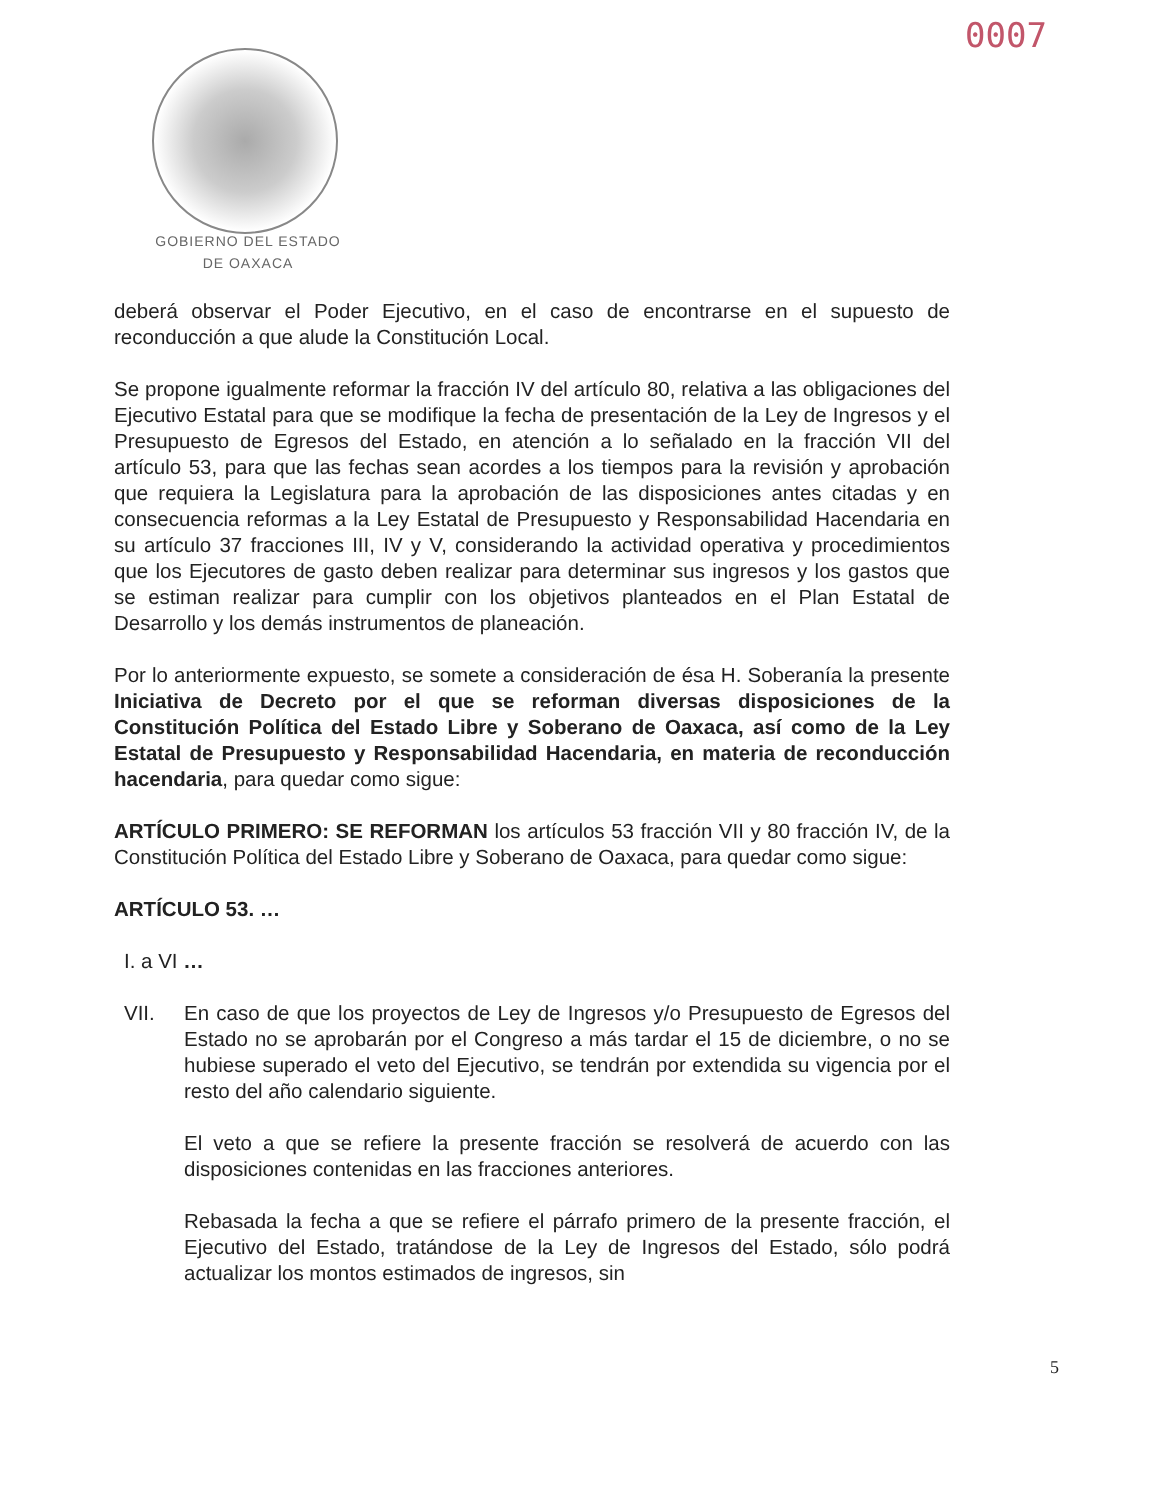0007
GOBIERNO DEL ESTADO
DE OAXACA
deberá observar el Poder Ejecutivo, en el caso de encontrarse en el supuesto de reconducción a que alude la Constitución Local.
Se propone igualmente reformar la fracción IV del artículo 80, relativa a las obligaciones del Ejecutivo Estatal para que se modifique la fecha de presentación de la Ley de Ingresos y el Presupuesto de Egresos del Estado, en atención a lo señalado en la fracción VII del artículo 53, para que las fechas sean acordes a los tiempos para la revisión y aprobación que requiera la Legislatura para la aprobación de las disposiciones antes citadas y en consecuencia reformas a la Ley Estatal de Presupuesto y Responsabilidad Hacendaria en su artículo 37 fracciones III, IV y V, considerando la actividad operativa y procedimientos que los Ejecutores de gasto deben realizar para determinar sus ingresos y los gastos que se estiman realizar para cumplir con los objetivos planteados en el Plan Estatal de Desarrollo y los demás instrumentos de planeación.
Por lo anteriormente expuesto, se somete a consideración de ésa H. Soberanía la presente Iniciativa de Decreto por el que se reforman diversas disposiciones de la Constitución Política del Estado Libre y Soberano de Oaxaca, así como de la Ley Estatal de Presupuesto y Responsabilidad Hacendaria, en materia de reconducción hacendaria, para quedar como sigue:
ARTÍCULO PRIMERO: SE REFORMAN los artículos 53 fracción VII y 80 fracción IV, de la Constitución Política del Estado Libre y Soberano de Oaxaca, para quedar como sigue:
ARTÍCULO 53. …
I. a VI …
VII. En caso de que los proyectos de Ley de Ingresos y/o Presupuesto de Egresos del Estado no se aprobarán por el Congreso a más tardar el 15 de diciembre, o no se hubiese superado el veto del Ejecutivo, se tendrán por extendida su vigencia por el resto del año calendario siguiente.
El veto a que se refiere la presente fracción se resolverá de acuerdo con las disposiciones contenidas en las fracciones anteriores.
Rebasada la fecha a que se refiere el párrafo primero de la presente fracción, el Ejecutivo del Estado, tratándose de la Ley de Ingresos del Estado, sólo podrá actualizar los montos estimados de ingresos, sin
5